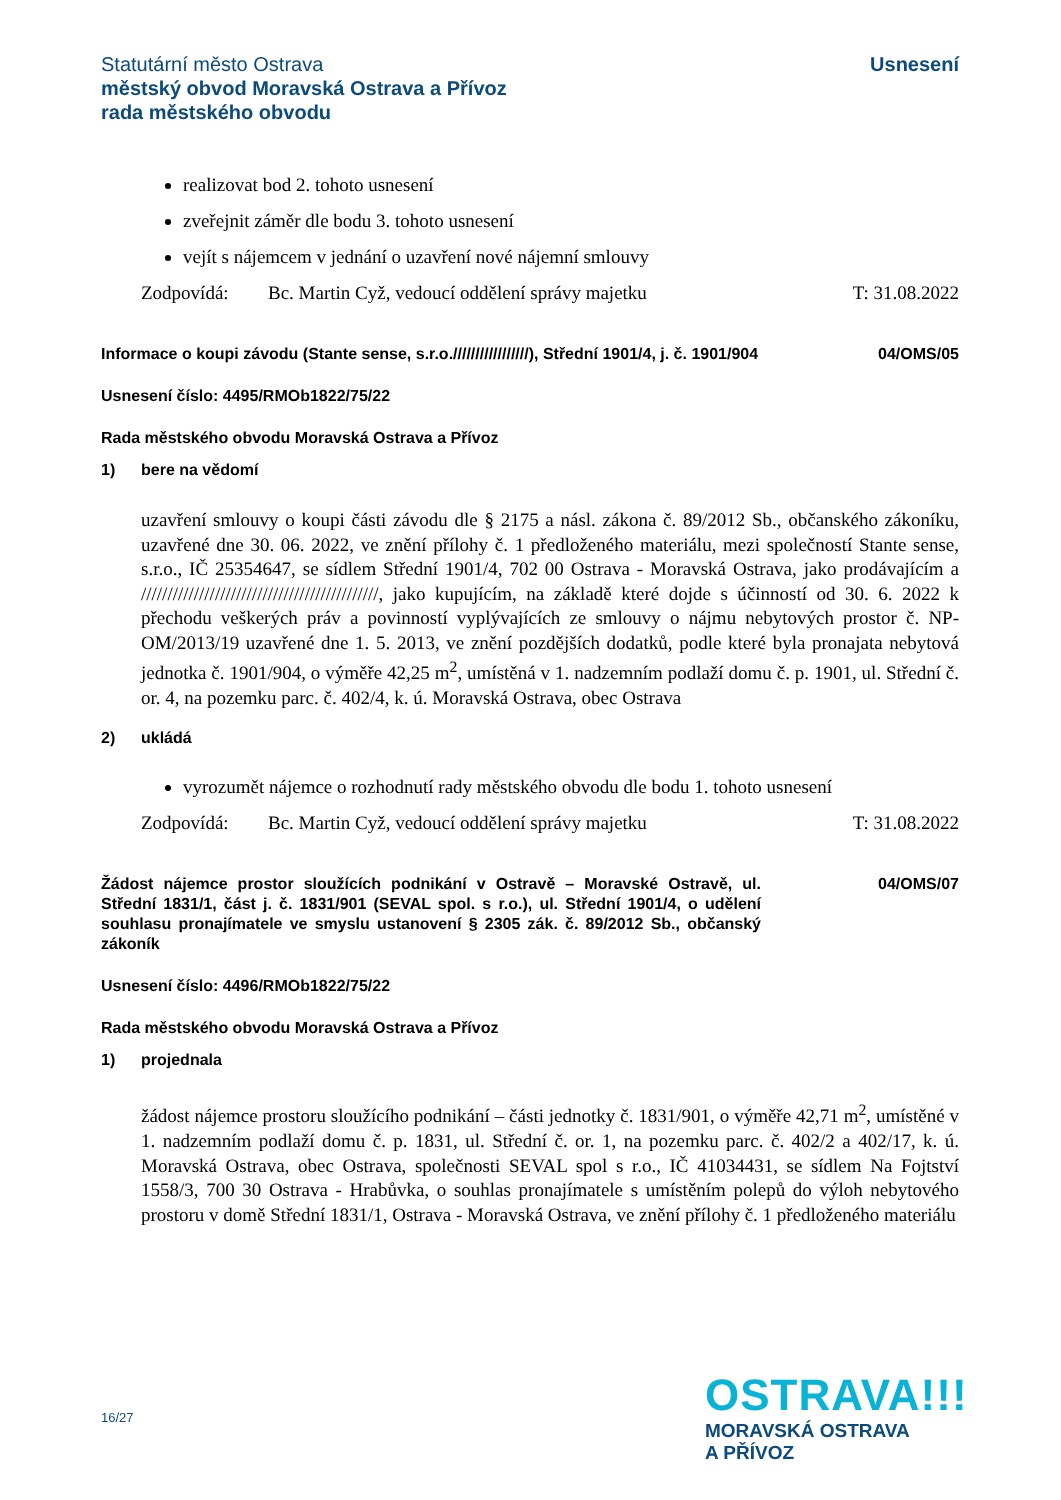Statutární město Ostrava
městský obvod Moravská Ostrava a Přívoz
rada městského obvodu
Usnesení
realizovat bod 2. tohoto usnesení
zveřejnit záměr dle bodu 3. tohoto usnesení
vejít s nájemcem v jednání o uzavření nové nájemní smlouvy
Zodpovídá: Bc. Martin Cyž, vedoucí oddělení správy majetku T: 31.08.2022
Informace o koupi závodu (Stante sense, s.r.o./////////////////), Střední 1901/4, j. č. 1901/904
04/OMS/05
Usnesení číslo: 4495/RMOb1822/75/22
Rada městského obvodu Moravská Ostrava a Přívoz
1) bere na vědomí
uzavření smlouvy o koupi části závodu dle § 2175 a násl. zákona č. 89/2012 Sb., občanského zákoníku, uzavřené dne 30. 06. 2022, ve znění přílohy č. 1 předloženého materiálu, mezi společností Stante sense, s.r.o., IČ 25354647, se sídlem Střední 1901/4, 702 00 Ostrava - Moravská Ostrava, jako prodávajícím a /////////////////////////////////////////////, jako kupujícím, na základě které dojde s účinností od 30. 6. 2022 k přechodu veškerých práv a povinností vyplývajících ze smlouvy o nájmu nebytových prostor č. NP-OM/2013/19 uzavřené dne 1. 5. 2013, ve znění pozdějších dodatků, podle které byla pronajata nebytová jednotka č. 1901/904, o výměře 42,25 m<sup>2</sup>, umístěná v 1. nadzemním podlaží domu č. p. 1901, ul. Střední č. or. 4, na pozemku parc. č. 402/4, k. ú. Moravská Ostrava, obec Ostrava
2) ukládá
vyrozumět nájemce o rozhodnutí rady městského obvodu dle bodu 1. tohoto usnesení
Zodpovídá: Bc. Martin Cyž, vedoucí oddělení správy majetku T: 31.08.2022
Žádost nájemce prostor sloužících podnikání v Ostravě – Moravské Ostravě, ul. Střední 1831/1, část j. č. 1831/901 (SEVAL spol. s r.o.), ul. Střední 1901/4, o udělení souhlasu pronajímatele ve smyslu ustanovení § 2305 zák. č. 89/2012 Sb., občanský zákoník
04/OMS/07
Usnesení číslo: 4496/RMOb1822/75/22
Rada městského obvodu Moravská Ostrava a Přívoz
1) projednala
žádost nájemce prostoru sloužícího podnikání – části jednotky č. 1831/901, o výměře 42,71 m<sup>2</sup>, umístěné v 1. nadzemním podlaží domu č. p. 1831, ul. Střední č. or. 1, na pozemku parc. č. 402/2 a 402/17, k. ú. Moravská Ostrava, obec Ostrava, společnosti SEVAL spol s r.o., IČ 41034431, se sídlem Na Fojtství 1558/3, 700 30 Ostrava - Hrabůvka, o souhlas pronajímatele s umístěním polepů do výloh nebytového prostoru v domě Střední 1831/1, Ostrava - Moravská Ostrava, ve znění přílohy č. 1 předloženého materiálu
16/27
OSTRAVA!!!
MORAVSKÁ OSTRAVA
A PŘÍVOZ